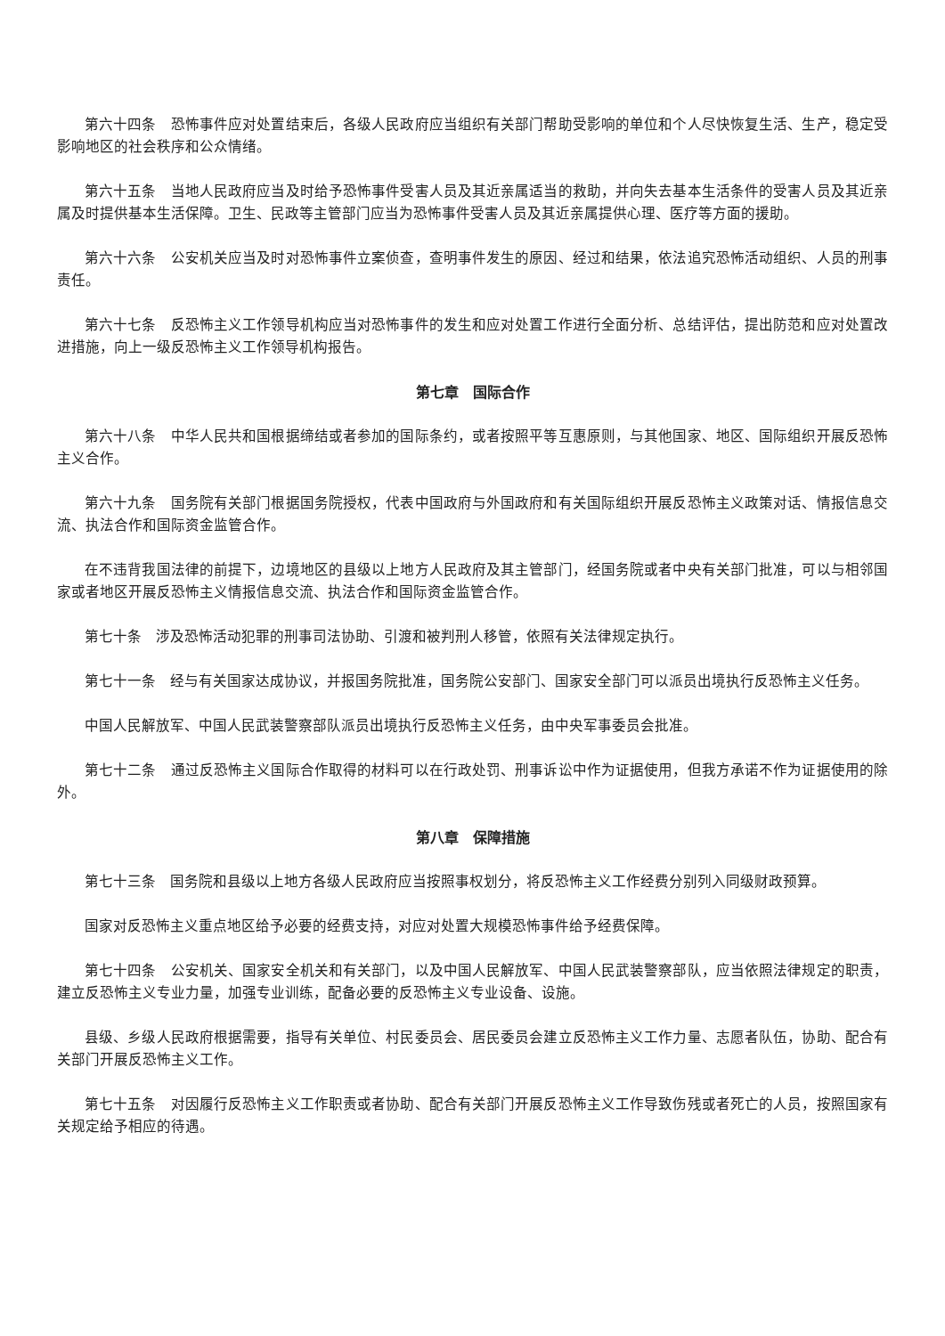第六十四条　恐怖事件应对处置结束后，各级人民政府应当组织有关部门帮助受影响的单位和个人尽快恢复生活、生产，稳定受影响地区的社会秩序和公众情绪。
第六十五条　当地人民政府应当及时给予恐怖事件受害人员及其近亲属适当的救助，并向失去基本生活条件的受害人员及其近亲属及时提供基本生活保障。卫生、民政等主管部门应当为恐怖事件受害人员及其近亲属提供心理、医疗等方面的援助。
第六十六条　公安机关应当及时对恐怖事件立案侦查，查明事件发生的原因、经过和结果，依法追究恐怖活动组织、人员的刑事责任。
第六十七条　反恐怖主义工作领导机构应当对恐怖事件的发生和应对处置工作进行全面分析、总结评估，提出防范和应对处置改进措施，向上一级反恐怖主义工作领导机构报告。
第七章　国际合作
第六十八条　中华人民共和国根据缔结或者参加的国际条约，或者按照平等互惠原则，与其他国家、地区、国际组织开展反恐怖主义合作。
第六十九条　国务院有关部门根据国务院授权，代表中国政府与外国政府和有关国际组织开展反恐怖主义政策对话、情报信息交流、执法合作和国际资金监管合作。
在不违背我国法律的前提下，边境地区的县级以上地方人民政府及其主管部门，经国务院或者中央有关部门批准，可以与相邻国家或者地区开展反恐怖主义情报信息交流、执法合作和国际资金监管合作。
第七十条　涉及恐怖活动犯罪的刑事司法协助、引渡和被判刑人移管，依照有关法律规定执行。
第七十一条　经与有关国家达成协议，并报国务院批准，国务院公安部门、国家安全部门可以派员出境执行反恐怖主义任务。
中国人民解放军、中国人民武装警察部队派员出境执行反恐怖主义任务，由中央军事委员会批准。
第七十二条　通过反恐怖主义国际合作取得的材料可以在行政处罚、刑事诉讼中作为证据使用，但我方承诺不作为证据使用的除外。
第八章　保障措施
第七十三条　国务院和县级以上地方各级人民政府应当按照事权划分，将反恐怖主义工作经费分别列入同级财政预算。
国家对反恐怖主义重点地区给予必要的经费支持，对应对处置大规模恐怖事件给予经费保障。
第七十四条　公安机关、国家安全机关和有关部门，以及中国人民解放军、中国人民武装警察部队，应当依照法律规定的职责，建立反恐怖主义专业力量，加强专业训练，配备必要的反恐怖主义专业设备、设施。
县级、乡级人民政府根据需要，指导有关单位、村民委员会、居民委员会建立反恐怖主义工作力量、志愿者队伍，协助、配合有关部门开展反恐怖主义工作。
第七十五条　对因履行反恐怖主义工作职责或者协助、配合有关部门开展反恐怖主义工作导致伤残或者死亡的人员，按照国家有关规定给予相应的待遇。